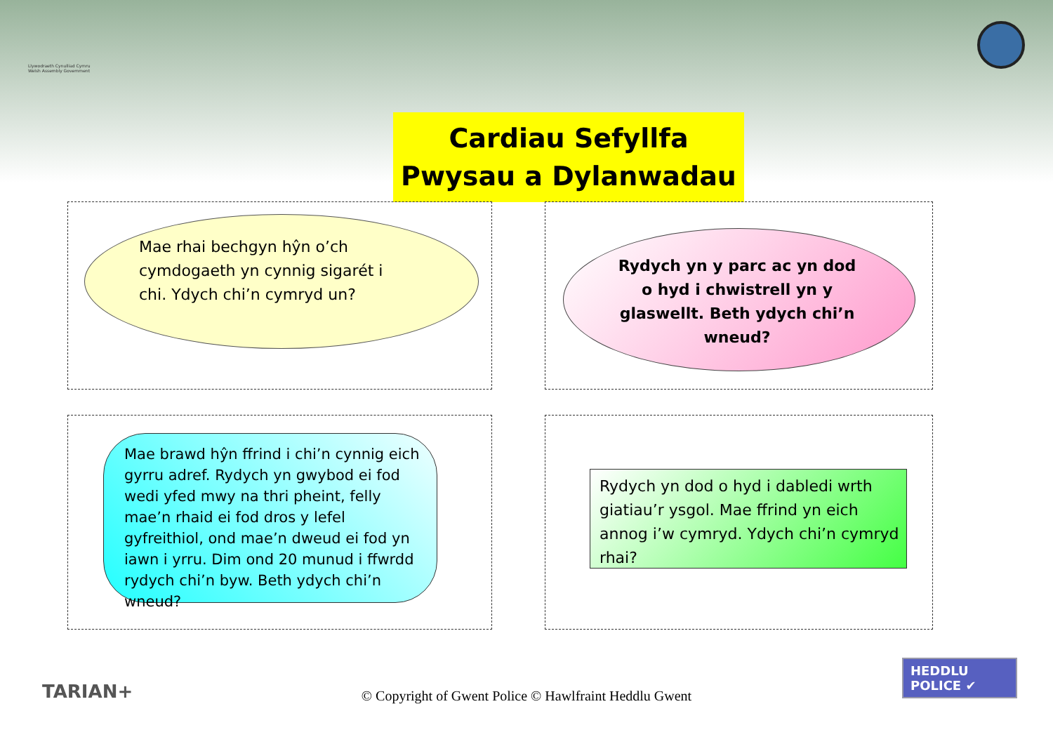Llywodraeth Cynulliad Cymru Welsh Assembly Government
Cardiau Sefyllfa
Pwysau a Dylanwadau
Mae rhai bechgyn hŷn o’ch cymdogaeth yn cynnig sigarét i chi. Ydych chi’n cymryd un?
Rydych yn y parc ac yn dod o hyd i chwistrell yn y glaswellt. Beth ydych chi’n wneud?
Mae brawd hŷn ffrind i chi’n cynnig eich gyrru adref. Rydych yn gwybod ei fod wedi yfed mwy na thri pheint, felly mae’n rhaid ei fod dros y lefel gyfreithiol, ond mae’n dweud ei fod yn iawn i yrru. Dim ond 20 munud i ffwrdd rydych chi’n byw. Beth ydych chi’n wneud?
Rydych yn dod o hyd i dabledi wrth giatiau’r ysgol. Mae ffrind yn eich annog i’w cymryd. Ydych chi’n cymryd rhai?
TARIAN+
© Copyright of Gwent Police © Hawlfraint Heddlu Gwent
HEDDLU
POLICE ✔